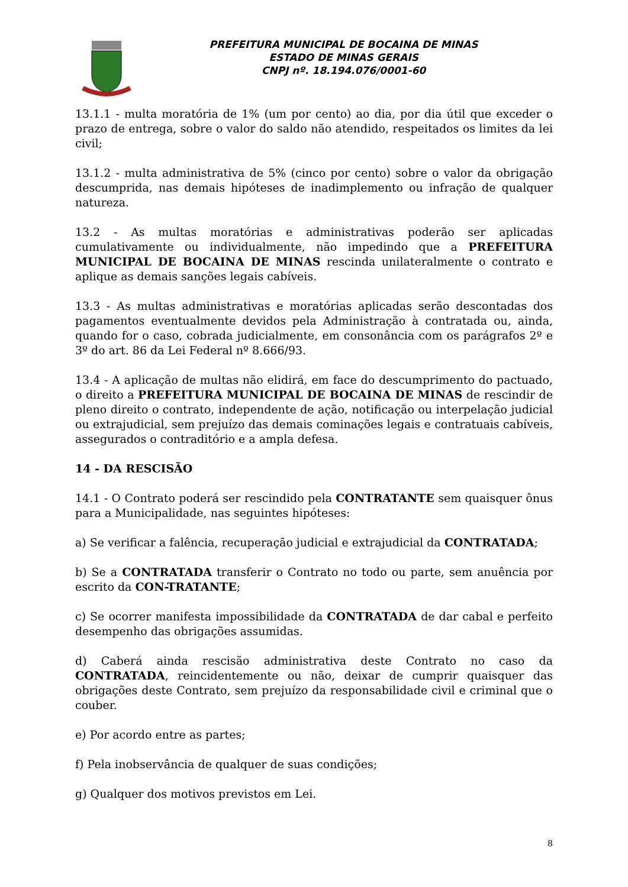PREFEITURA MUNICIPAL DE BOCAINA DE MINAS
ESTADO DE MINAS GERAIS
CNPJ nº. 18.194.076/0001-60
13.1.1 - multa moratória de 1% (um por cento) ao dia, por dia útil que exceder o prazo de entrega, sobre o valor do saldo não atendido, respeitados os limites da lei civil;
13.1.2 - multa administrativa de 5% (cinco por cento) sobre o valor da obrigação descumprida, nas demais hipóteses de inadimplemento ou infração de qualquer natureza.
13.2 - As multas moratórias e administrativas poderão ser aplicadas cumulativamente ou individualmente, não impedindo que a PREFEITURA MUNICIPAL DE BOCAINA DE MINAS rescinda unilateralmente o contrato e aplique as demais sanções legais cabíveis.
13.3 - As multas administrativas e moratórias aplicadas serão descontadas dos pagamentos eventualmente devidos pela Administração à contratada ou, ainda, quando for o caso, cobrada judicialmente, em consonância com os parágrafos 2º e 3º do art. 86 da Lei Federal nº 8.666/93.
13.4 - A aplicação de multas não elidirá, em face do descumprimento do pactuado, o direito a PREFEITURA MUNICIPAL DE BOCAINA DE MINAS de rescindir de pleno direito o contrato, independente de ação, notificação ou interpelação judicial ou extrajudicial, sem prejuízo das demais cominações legais e contratuais cabíveis, assegurados o contraditório e a ampla defesa.
14 - DA RESCISÃO
14.1 - O Contrato poderá ser rescindido pela CONTRATANTE sem quaisquer ônus para a Municipalidade, nas seguintes hipóteses:
a) Se verificar a falência, recuperação judicial e extrajudicial da CONTRATADA;
b) Se a CONTRATADA transferir o Contrato no todo ou parte, sem anuência por escrito da CON-TRATANTE;
c) Se ocorrer manifesta impossibilidade da CONTRATADA de dar cabal e perfeito desempenho das obrigações assumidas.
d) Caberá ainda rescisão administrativa deste Contrato no caso da CONTRATADA, reincidentemente ou não, deixar de cumprir quaisquer das obrigações deste Contrato, sem prejuízo da responsabilidade civil e criminal que o couber.
e) Por acordo entre as partes;
f) Pela inobservância de qualquer de suas condições;
g) Qualquer dos motivos previstos em Lei.
8